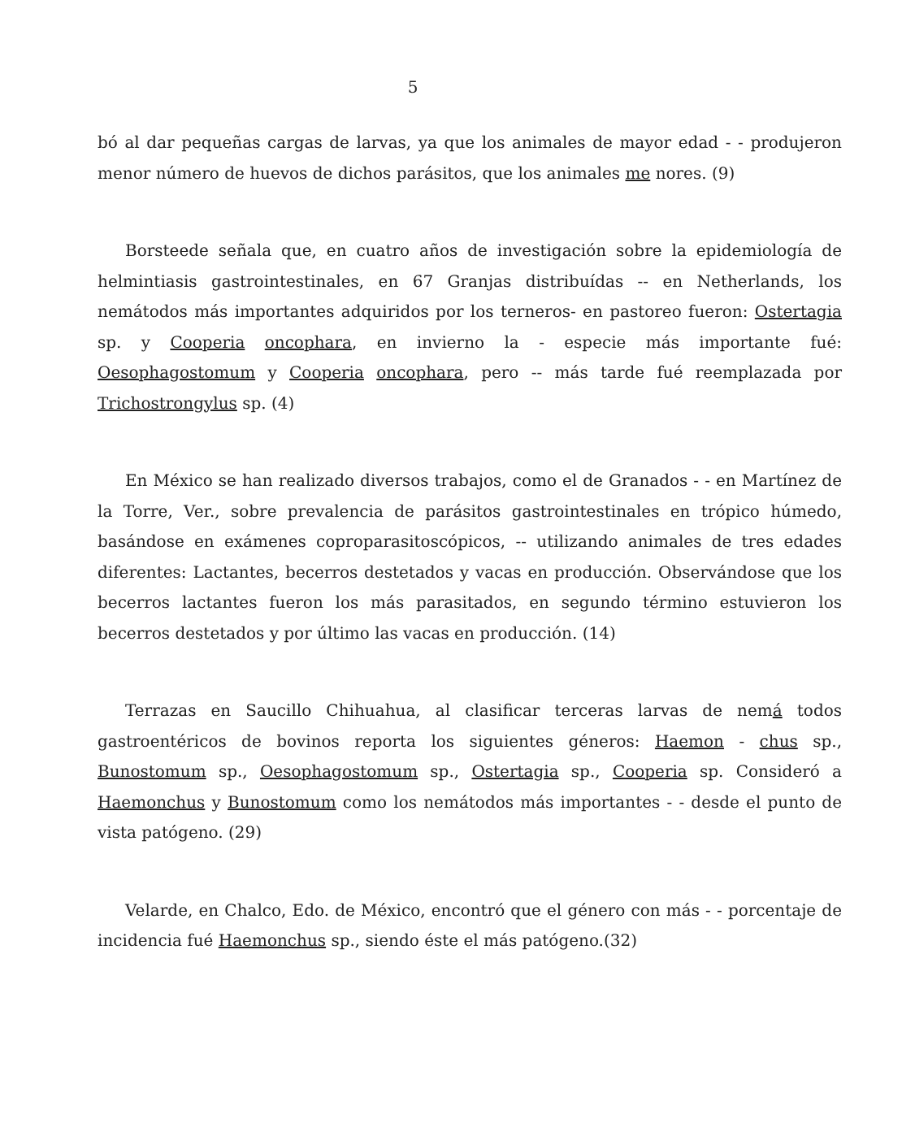5
bó al dar pequeñas cargas de larvas, ya que los animales de mayor edad - - produjeron menor número de huevos de dichos parásitos, que los animales me nores. (9)
Borsteede señala que, en cuatro años de investigación sobre la epidemiología de helmintiasis gastrointestinales, en 67 Granjas distribuídas -- en Netherlands, los nemátodos más importantes adquiridos por los terneros- en pastoreo fueron: Ostertagia sp. y Cooperia oncophara, en invierno la - especie más importante fué: Oesophagostomum y Cooperia oncophara, pero -- más tarde fué reemplazada por Trichostrongylus sp. (4)
En México se han realizado diversos trabajos, como el de Granados - - en Martínez de la Torre, Ver., sobre prevalencia de parásitos gastrointestinales en trópico húmedo, basándose en exámenes coproparasitoscópicos, -- utilizando animales de tres edades diferentes: Lactantes, becerros destetados y vacas en producción. Observándose que los becerros lactantes fueron los más parasitados, en segundo término estuvieron los becerros destetados y por último las vacas en producción. (14)
Terrazas en Saucillo Chihuahua, al clasificar terceras larvas de nemá todos gastroentéricos de bovinos reporta los siguientes géneros: Haemon - chus sp., Bunostomum sp., Oesophagostomum sp., Ostertagia sp., Cooperia sp. Consideró a Haemonchus y Bunostomum como los nemátodos más importantes - - desde el punto de vista patógeno. (29)
Velarde, en Chalco, Edo. de México, encontró que el género con más - - porcentaje de incidencia fué Haemonchus sp., siendo éste el más patógeno.(32)